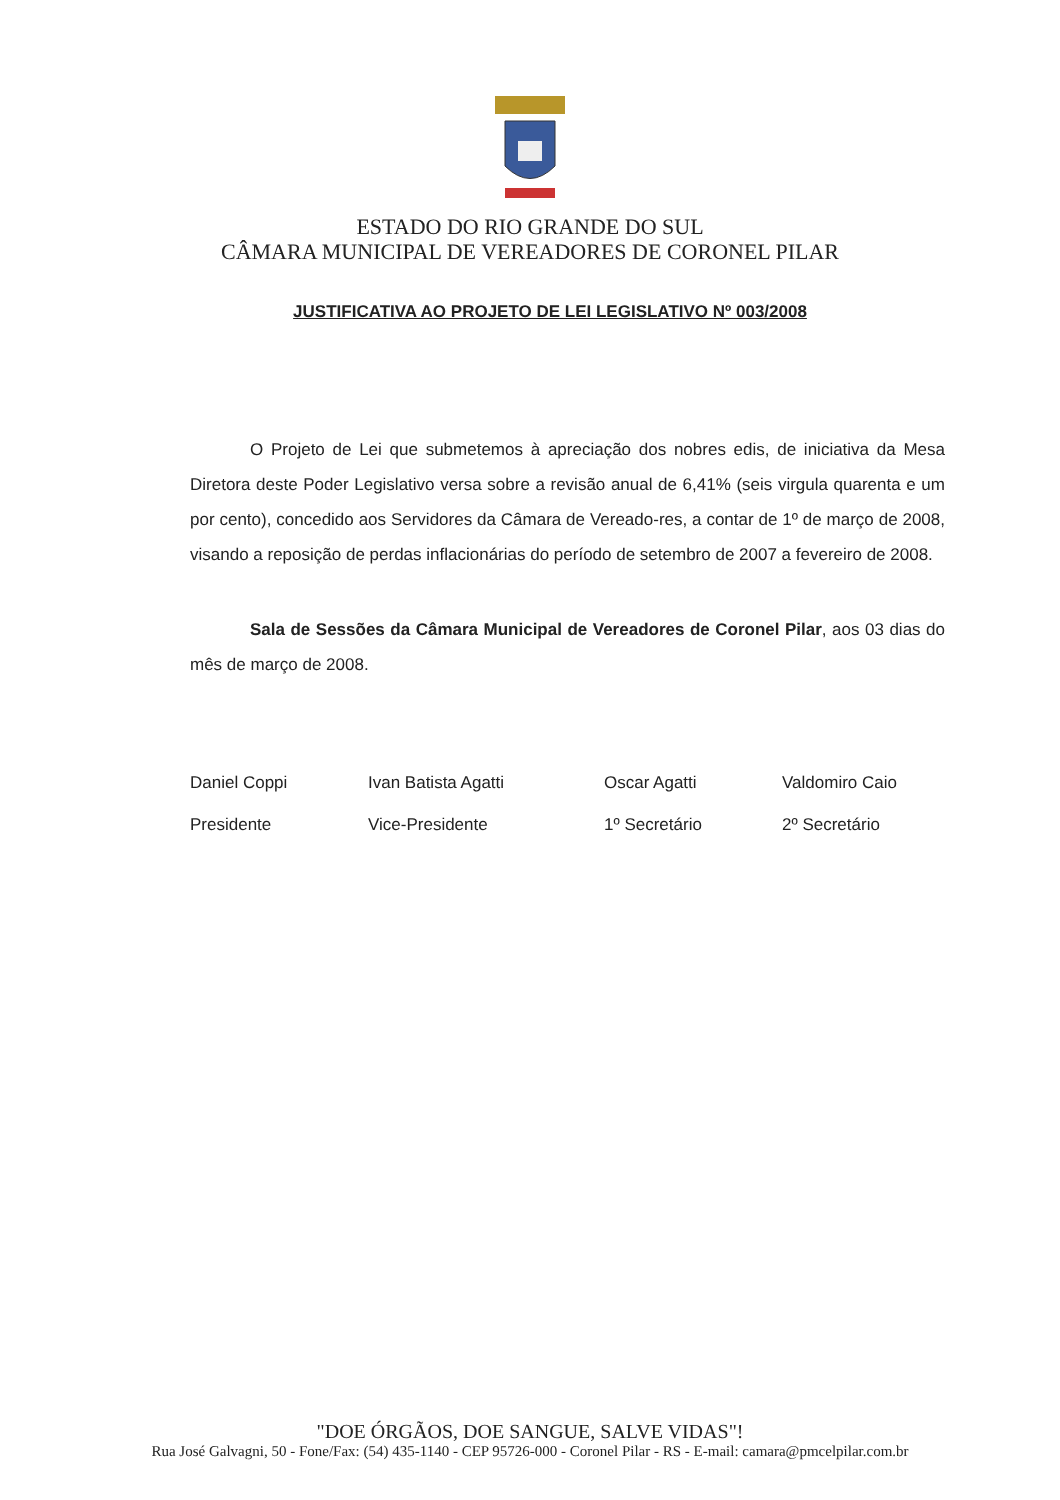ESTADO DO RIO GRANDE DO SUL
CÂMARA MUNICIPAL DE VEREADORES DE CORONEL PILAR
JUSTIFICATIVA AO PROJETO DE LEI LEGISLATIVO Nº 003/2008
O Projeto de Lei que submetemos à apreciação dos nobres edis, de iniciativa da Mesa Diretora deste Poder Legislativo versa sobre a revisão anual de 6,41% (seis virgula quarenta e um por cento), concedido aos Servidores da Câmara de Vereado-res, a contar de 1º de março de 2008, visando a reposição de perdas inflacionárias do período de setembro de 2007 a fevereiro de 2008.
Sala de Sessões da Câmara Municipal de Vereadores de Coronel Pilar, aos 03 dias do mês de março de 2008.
Daniel Coppi
Presidente
Ivan Batista Agatti
Vice-Presidente
Oscar Agatti
1º Secretário
Valdomiro Caio
2º Secretário
"DOE ÓRGÃOS, DOE SANGUE, SALVE VIDAS"!
Rua José Galvagni, 50 - Fone/Fax: (54) 435-1140 - CEP 95726-000 - Coronel Pilar - RS - E-mail: camara@pmcelpilar.com.br